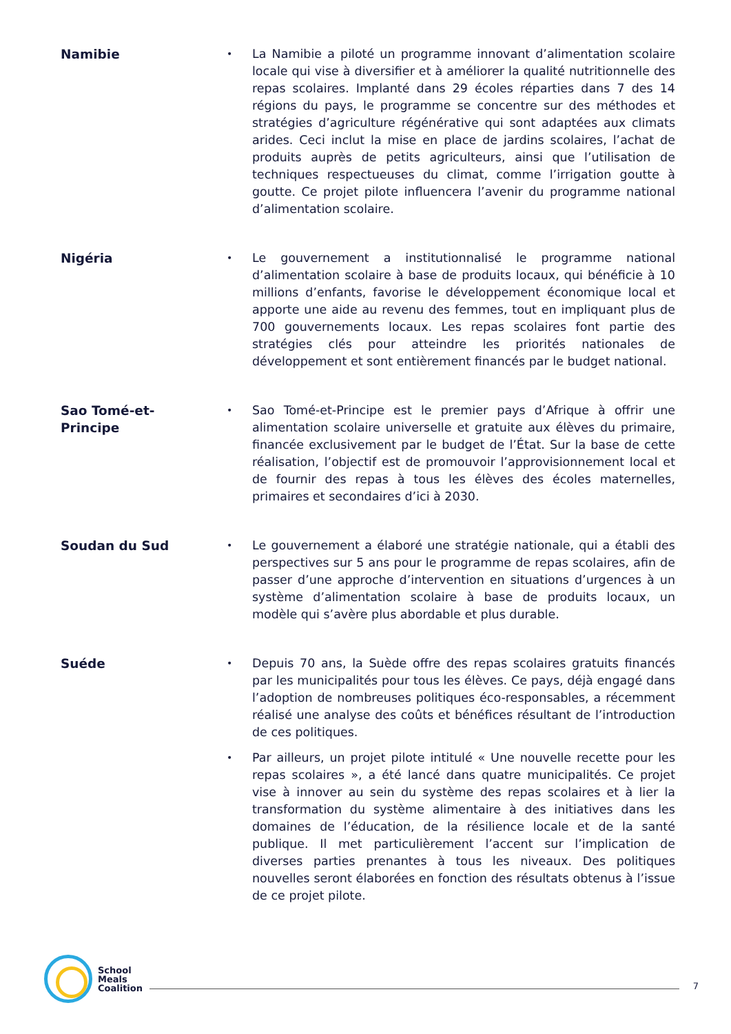Namibie
•
La Namibie a piloté un programme innovant d’alimentation scolaire locale qui vise à diversifier et à améliorer la qualité nutritionnelle des repas scolaires. Implanté dans 29 écoles réparties dans 7 des 14 régions du pays, le programme se concentre sur des méthodes et stratégies d’agriculture régénérative qui sont adaptées aux climats arides. Ceci inclut la mise en place de jardins scolaires, l’achat de produits auprès de petits agriculteurs, ainsi que l’utilisation de techniques respectueuses du climat, comme l’irrigation goutte à goutte. Ce projet pilote influencera l’avenir du programme national d’alimentation scolaire.
Nigéria
•
Le gouvernement a institutionnalisé le programme national d’alimentation scolaire à base de produits locaux, qui bénéficie à 10 millions d’enfants, favorise le développement économique local et apporte une aide au revenu des femmes, tout en impliquant plus de 700 gouvernements locaux. Les repas scolaires font partie des stratégies clés pour atteindre les priorités nationales de développement et sont entièrement financés par le budget national.
Sao Tomé-et-
Principe
•
Sao Tomé-et-Principe est le premier pays d’Afrique à offrir une alimentation scolaire universelle et gratuite aux élèves du primaire, financée exclusivement par le budget de l’État. Sur la base de cette réalisation, l’objectif est de promouvoir l’approvisionnement local et de fournir des repas à tous les élèves des écoles maternelles, primaires et secondaires d’ici à 2030.
Soudan du Sud
•
Le gouvernement a élaboré une stratégie nationale, qui a établi des perspectives sur 5 ans pour le programme de repas scolaires, afin de passer d’une approche d’intervention en situations d’urgences à un système d’alimentation scolaire à base de produits locaux, un modèle qui s’avère plus abordable et plus durable.
Suéde
•
Depuis 70 ans, la Suède offre des repas scolaires gratuits financés par les municipalités pour tous les élèves. Ce pays, déjà engagé dans l’adoption de nombreuses politiques éco-responsables, a récemment réalisé une analyse des coûts et bénéfices résultant de l’introduction de ces politiques.
•
Par ailleurs, un projet pilote intitulé « Une nouvelle recette pour les repas scolaires », a été lancé dans quatre municipalités. Ce projet vise à innover au sein du système des repas scolaires et à lier la transformation du système alimentaire à des initiatives dans les domaines de l’éducation, de la résilience locale et de la santé publique. Il met particulièrement l’accent sur l’implication de diverses parties prenantes à tous les niveaux. Des politiques nouvelles seront élaborées en fonction des résultats obtenus à l’issue de ce projet pilote.
School
Meals
Coalition
7